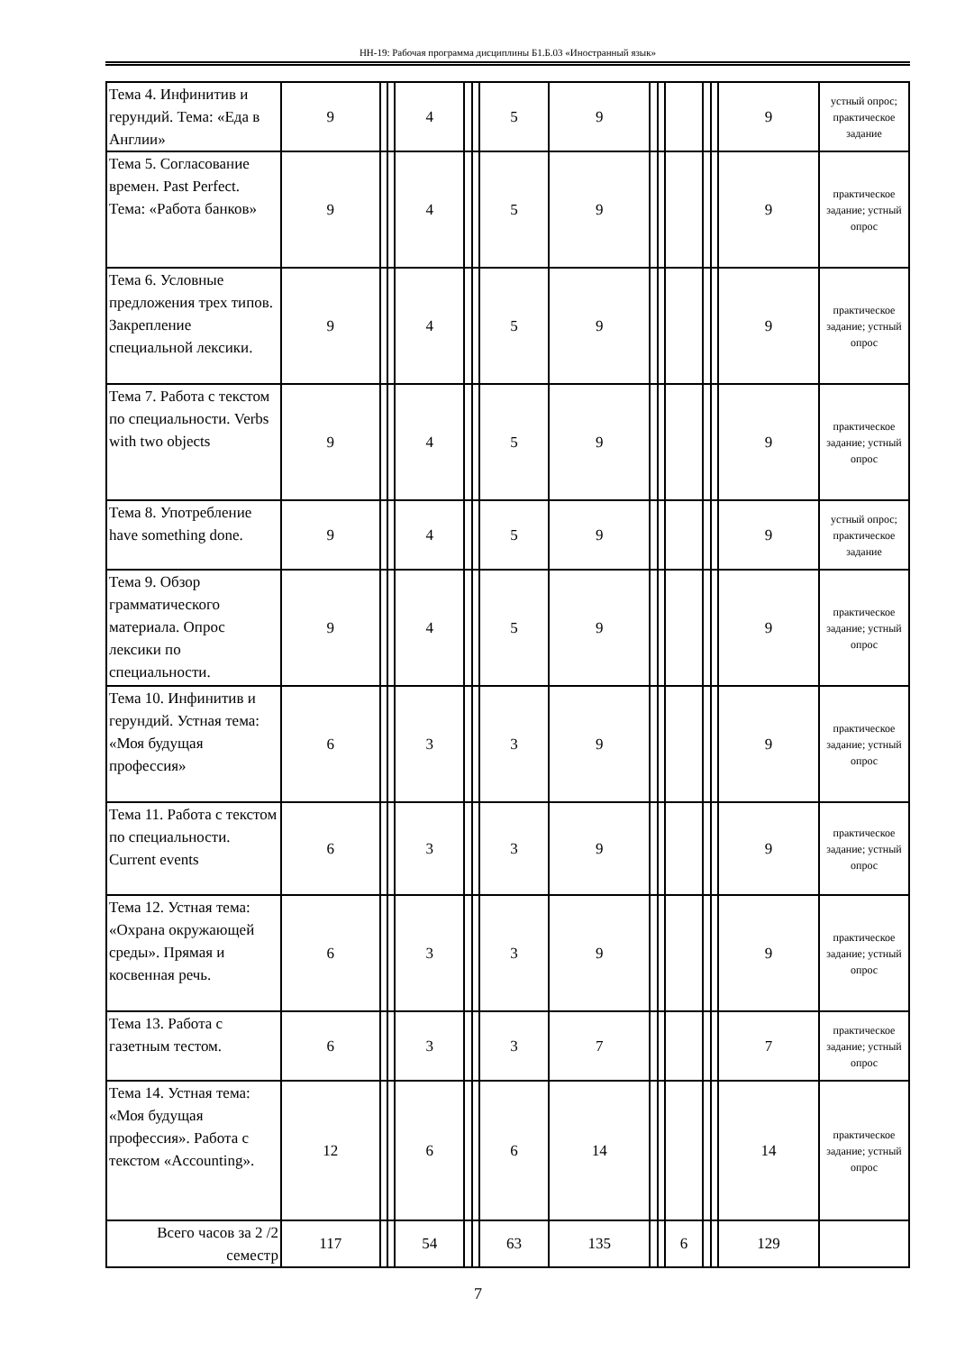НН-19: Рабочая программа дисциплины Б1.Б.03 «Иностранный язык»
| Тема 4. Инфинитив и герундий. Тема: «Еда в Англии» | 9 | | | 4 | | | 5 | 9 | | | | | | 9 | устный опрос; практическое задание |
| Тема 5. Согласование времен. Past Perfect. Тема: «Работа банков» | 9 | | | 4 | | | 5 | 9 | | | | | | 9 | практическое задание; устный опрос |
| Тема 6. Условные предложения трех типов. Закрепление специальной лексики. | 9 | | | 4 | | | 5 | 9 | | | | | | 9 | практическое задание; устный опрос |
| Тема 7. Работа с текстом по специальности. Verbs with two objects | 9 | | | 4 | | | 5 | 9 | | | | | | 9 | практическое задание; устный опрос |
| Тема 8. Употребление have something done. | 9 | | | 4 | | | 5 | 9 | | | | | | 9 | устный опрос; практическое задание |
| Тема 9. Обзор грамматического материала. Опрос лексики по специальности. | 9 | | | 4 | | | 5 | 9 | | | | | | 9 | практическое задание; устный опрос |
| Тема 10. Инфинитив и герундий. Устная тема: «Моя будущая профессия» | 6 | | | 3 | | | 3 | 9 | | | | | | 9 | практическое задание; устный опрос |
| Тема 11. Работа с текстом по специальности. Current events | 6 | | | 3 | | | 3 | 9 | | | | | | 9 | практическое задание; устный опрос |
| Тема 12. Устная тема: «Охрана окружающей среды». Прямая и косвенная речь. | 6 | | | 3 | | | 3 | 9 | | | | | | 9 | практическое задание; устный опрос |
| Тема 13. Работа с газетным тестом. | 6 | | | 3 | | | 3 | 7 | | | | | | 7 | практическое задание; устный опрос |
| Тема 14. Устная тема: «Моя будущая профессия». Работа с текстом «Accounting». | 12 | | | 6 | | | 6 | 14 | | | | | | 14 | практическое задание; устный опрос |
| Всего часов за 2 /2 семестр | 117 | | | 54 | | | 63 | 135 | | | 6 | | | 129 | |
7